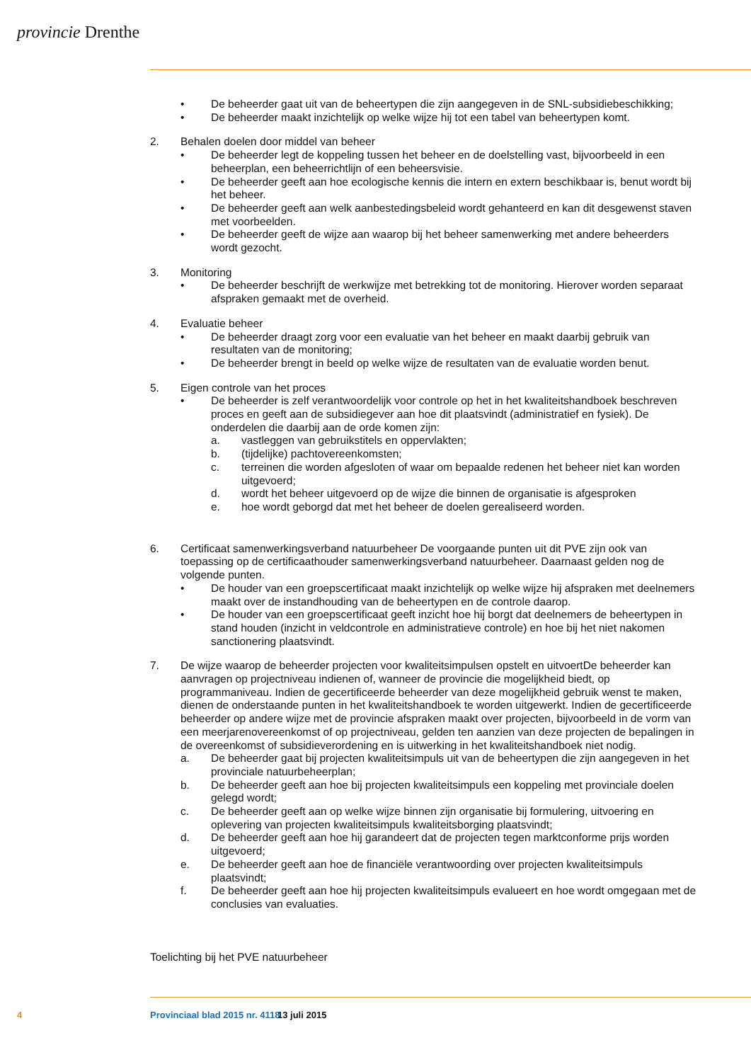provincie Drenthe
• De beheerder gaat uit van de beheertypen die zijn aangegeven in de SNL-subsidiebeschikking;
• De beheerder maakt inzichtelijk op welke wijze hij tot een tabel van beheertypen komt.
2. Behalen doelen door middel van beheer
• De beheerder legt de koppeling tussen het beheer en de doelstelling vast, bijvoorbeeld in een beheerplan, een beheerrichtlijn of een beheersvisie.
• De beheerder geeft aan hoe ecologische kennis die intern en extern beschikbaar is, benut wordt bij het beheer.
• De beheerder geeft aan welk aanbestedingsbeleid wordt gehanteerd en kan dit desgewenst staven met voorbeelden.
• De beheerder geeft de wijze aan waarop bij het beheer samenwerking met andere beheerders wordt gezocht.
3. Monitoring
• De beheerder beschrijft de werkwijze met betrekking tot de monitoring. Hierover worden separaat afspraken gemaakt met de overheid.
4. Evaluatie beheer
• De beheerder draagt zorg voor een evaluatie van het beheer en maakt daarbij gebruik van resultaten van de monitoring;
• De beheerder brengt in beeld op welke wijze de resultaten van de evaluatie worden benut.
5. Eigen controle van het proces
• De beheerder is zelf verantwoordelijk voor controle op het in het kwaliteitshandboek beschreven proces en geeft aan de subsidiegever aan hoe dit plaatsvindt (administratief en fysiek). De onderdelen die daarbij aan de orde komen zijn:
a. vastleggen van gebruikstitels en oppervlakten;
b. (tijdelijke) pachtovereenkomsten;
c. terreinen die worden afgesloten of waar om bepaalde redenen het beheer niet kan worden uitgevoerd;
d. wordt het beheer uitgevoerd op de wijze die binnen de organisatie is afgesproken
e. hoe wordt geborgd dat met het beheer de doelen gerealiseerd worden.
6. Certificaat samenwerkingsverband natuurbeheer De voorgaande punten uit dit PVE zijn ook van toepassing op de certificaathouder samenwerkingsverband natuurbeheer. Daarnaast gelden nog de volgende punten.
• De houder van een groepscertificaat maakt inzichtelijk op welke wijze hij afspraken met deelnemers maakt over de instandhouding van de beheertypen en de controle daarop.
• De houder van een groepscertificaat geeft inzicht hoe hij borgt dat deelnemers de beheertypen in stand houden (inzicht in veldcontrole en administratieve controle) en hoe bij het niet nakomen sanctionering plaatsvindt.
7. De wijze waarop de beheerder projecten voor kwaliteitsimpulsen opstelt en uitvoertDe beheerder kan aanvragen op projectniveau indienen of, wanneer de provincie die mogelijkheid biedt, op programmaniveau. Indien de gecertificeerde beheerder van deze mogelijkheid gebruik wenst te maken, dienen de onderstaande punten in het kwaliteitshandboek te worden uitgewerkt. Indien de gecertificeerde beheerder op andere wijze met de provincie afspraken maakt over projecten, bijvoorbeeld in de vorm van een meerjarenovereenkomst of op projectniveau, gelden ten aanzien van deze projecten de bepalingen in de overeenkomst of subsidieverordening en is uitwerking in het kwaliteitshandboek niet nodig.
a. De beheerder gaat bij projecten kwaliteitsimpuls uit van de beheertypen die zijn aangegeven in het provinciale natuurbeheerplan;
b. De beheerder geeft aan hoe bij projecten kwaliteitsimpuls een koppeling met provinciale doelen gelegd wordt;
c. De beheerder geeft aan op welke wijze binnen zijn organisatie bij formulering, uitvoering en oplevering van projecten kwaliteitsimpuls kwaliteitsborging plaatsvindt;
d. De beheerder geeft aan hoe hij garandeert dat de projecten tegen marktconforme prijs worden uitgevoerd;
e. De beheerder geeft aan hoe de financiële verantwoording over projecten kwaliteitsimpuls plaatsvindt;
f. De beheerder geeft aan hoe hij projecten kwaliteitsimpuls evalueert en hoe wordt omgegaan met de conclusies van evaluaties.
Toelichting bij het PVE natuurbeheer
4 Provinciaal blad 2015 nr. 4118 13 juli 2015